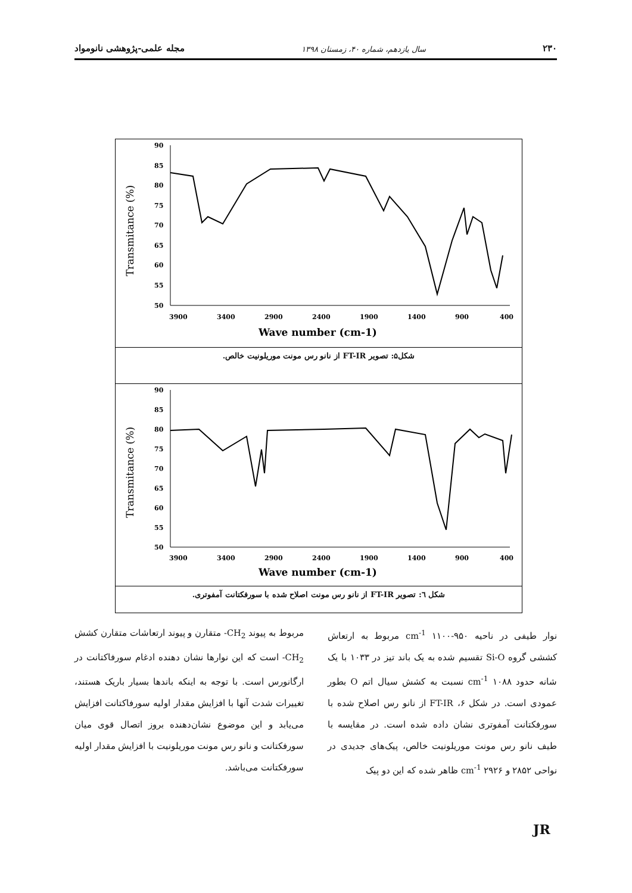۲۳۰ سال یازدهم، شماره ۴۰، زمستان ۱۳۹۸ مجله علمی-پژوهشی نانومواد
Transmitance (%)
90
85
80
75
70
65
60
55
50
3900
3400
2900
2400
1900
1400
900
400
Wave number (cm-1)
شکل۵: تصویر FT-IR از نانو رس مونت موریلونیت خالص.
Transmitance (%)
90
85
80
75
70
65
60
55
50
3900
3400
2900
2400
1900
1400
900
400
Wave number (cm-1)
شکل ٦: تصویر FT-IR از نانو رس مونت اصلاح شده با سورفکتانت آمفوتری.
نوار طیفی در ناحیه cm<sup>-1</sup> ۱۱۰۰-۹۵۰ مربوط به ارتعاش کششی گروه Si-O تقسیم شده به یک باند تیز در ۱۰۳۳ با یک شانه حدود cm<sup>-1</sup> ۱۰۸۸ نسبت به کشش سیال اتم O بطور عمودی است. در شکل ۶، FT-IR از نانو رس اصلاح شده با سورفکتانت آمفوتری نشان داده شده است. در مقایسه با طیف نانو رس مونت موریلونیت خالص، پیک‌های جدیدی در نواحی ۲۸۵۲ و cm<sup>-1</sup> ۲۹۲۶ ظاهر شده که این دو پیک
مربوط به پیوند CH<sub>2</sub>- متقارن و پیوند ارتعاشات متقارن کشش CH<sub>2</sub>- است که این نوارها نشان دهنده ادغام سورفاکتانت در ارگانورس است. با توجه به اینکه باندها بسیار باریک هستند، تغییرات شدت آنها با افزایش مقدار اولیه سورفاکتانت افزایش می‌یابد و این موضوع نشان‌دهنده بروز اتصال قوی میان سورفکتانت و نانو رس مونت موریلونیت با افزایش مقدار اولیه سورفکتانت می‌باشد.
JR